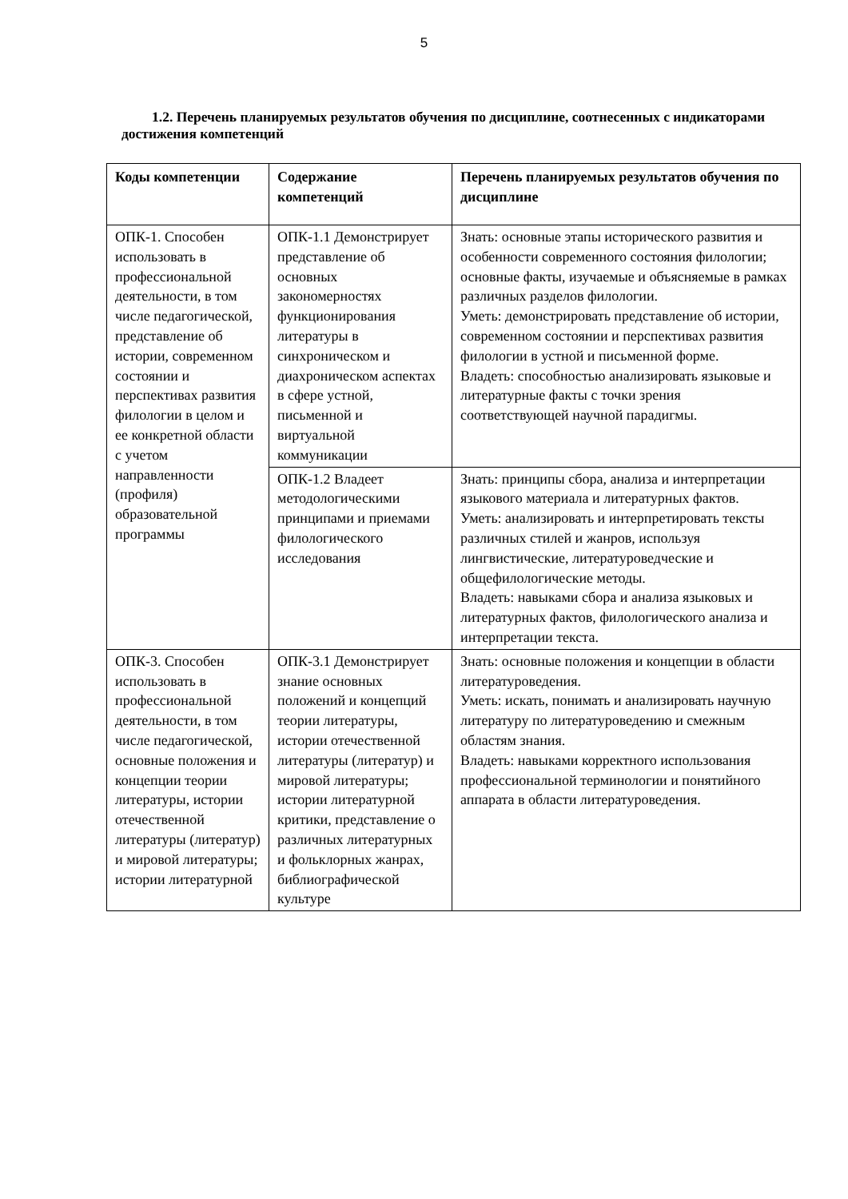5
1.2. Перечень планируемых результатов обучения по дисциплине, соотнесенных с индикаторами достижения компетенций
| Коды компетенции | Содержание компетенций | Перечень планируемых результатов обучения по дисциплине |
| --- | --- | --- |
| ОПК-1. Способен использовать в профессиональной деятельности, в том числе педагогической, представление об истории, современном состоянии и перспективах развития филологии в целом и ее конкретной области с учетом направленности (профиля) образовательной программы | ОПК-1.1 Демонстрирует представление об основных закономерностях функционирования литературы в синхроническом и диахроническом аспектах в сфере устной, письменной и виртуальной коммуникации | Знать: основные этапы исторического развития и особенности современного состояния филологии; основные факты, изучаемые и объясняемые в рамках различных разделов филологии. Уметь: демонстрировать представление об истории, современном состоянии и перспективах развития филологии в устной и письменной форме. Владеть: способностью анализировать языковые и литературные факты с точки зрения соответствующей научной парадигмы. |
| | ОПК-1.2 Владеет методологическими принципами и приемами филологического исследования | Знать: принципы сбора, анализа и интерпретации языкового материала и литературных фактов. Уметь: анализировать и интерпретировать тексты различных стилей и жанров, используя лингвистические, литературоведческие и общефилологические методы. Владеть: навыками сбора и анализа языковых и литературных фактов, филологического анализа и интерпретации текста. |
| ОПК-3. Способен использовать в профессиональной деятельности, в том числе педагогической, основные положения и концепции теории литературы, истории отечественной литературы (литератур) и мировой литературы; истории литературной | ОПК-3.1 Демонстрирует знание основных положений и концепций теории литературы, истории отечественной литературы (литератур) и мировой литературы; истории литературной критики, представление о различных литературных и фольклорных жанрах, библиографической культуре | Знать: основные положения и концепции в области литературоведения. Уметь: искать, понимать и анализировать научную литературу по литературоведению и смежным областям знания. Владеть: навыками корректного использования профессиональной терминологии и понятийного аппарата в области литературоведения. |